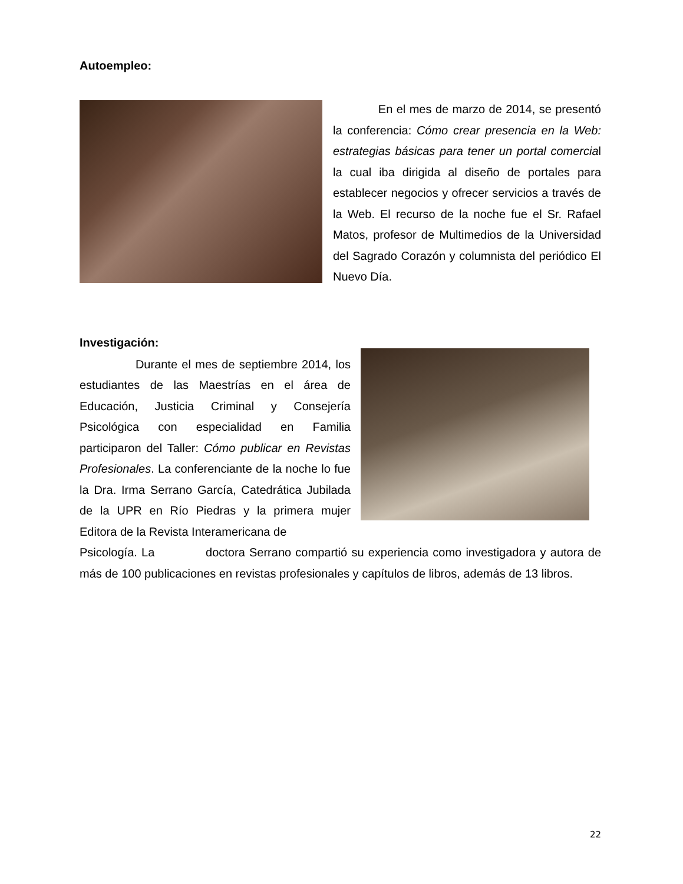Autoempleo:
En el mes de marzo de 2014, se presentó la conferencia: Cómo crear presencia en la Web: estrategias básicas para tener un portal comercial la cual iba dirigida al diseño de portales para establecer negocios y ofrecer servicios a través de la Web. El recurso de la noche fue el Sr. Rafael Matos, profesor de Multimedios de la Universidad del Sagrado Corazón y columnista del periódico El Nuevo Día.
Investigación:
Durante el mes de septiembre 2014, los estudiantes de las Maestrías en el área de Educación, Justicia Criminal y Consejería Psicológica con especialidad en Familia participaron del Taller: Cómo publicar en Revistas Profesionales. La conferenciante de la noche lo fue la Dra. Irma Serrano García, Catedrática Jubilada de la UPR en Río Piedras y la primera mujer Editora de la Revista Interamericana de
Psicología. La doctora Serrano compartió su experiencia como investigadora y autora de más de 100 publicaciones en revistas profesionales y capítulos de libros, además de 13 libros.
22